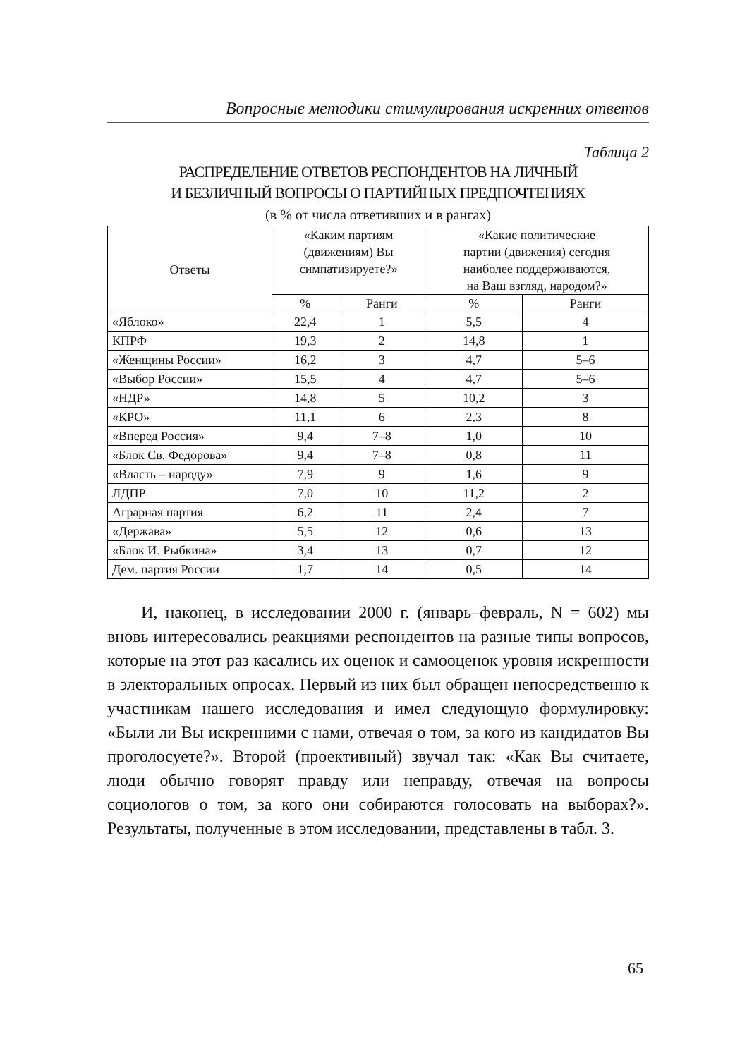Вопросные методики стимулирования искренних ответов
Таблица 2
РАСПРЕДЕЛЕНИЕ ОТВЕТОВ РЕСПОНДЕНТОВ НА ЛИЧНЫЙ
И БЕЗЛИЧНЫЙ ВОПРОСЫ О ПАРТИЙНЫХ ПРЕДПОЧТЕНИЯХ
(в % от числа ответивших и в рангах)
| Ответы | «Каким партиям (движениям) Вы симпатизируете?» | | «Какие политические партии (движения) сегодня наиболее поддерживаются, на Ваш взгляд, народом?» | |
| --- | --- | --- | --- | --- |
| | % | Ранги | % | Ранги |
| «Яблоко» | 22,4 | 1 | 5,5 | 4 |
| КПРФ | 19,3 | 2 | 14,8 | 1 |
| «Женщины России» | 16,2 | 3 | 4,7 | 5–6 |
| «Выбор России» | 15,5 | 4 | 4,7 | 5–6 |
| «НДР» | 14,8 | 5 | 10,2 | 3 |
| «КРО» | 11,1 | 6 | 2,3 | 8 |
| «Вперед Россия» | 9,4 | 7–8 | 1,0 | 10 |
| «Блок Св. Федорова» | 9,4 | 7–8 | 0,8 | 11 |
| «Власть – народу» | 7,9 | 9 | 1,6 | 9 |
| ЛДПР | 7,0 | 10 | 11,2 | 2 |
| Аграрная партия | 6,2 | 11 | 2,4 | 7 |
| «Держава» | 5,5 | 12 | 0,6 | 13 |
| «Блок И. Рыбкина» | 3,4 | 13 | 0,7 | 12 |
| Дем. партия России | 1,7 | 14 | 0,5 | 14 |
И, наконец, в исследовании 2000 г. (январь–февраль, N = 602) мы вновь интересовались реакциями респондентов на разные типы вопросов, которые на этот раз касались их оценок и самооценок уровня искренности в электоральных опросах. Первый из них был обращен непосредственно к участникам нашего исследования и имел следующую формулировку: «Были ли Вы искренними с нами, отвечая о том, за кого из кандидатов Вы проголосуете?». Второй (проективный) звучал так: «Как Вы считаете, люди обычно говорят правду или неправду, отвечая на вопросы социологов о том, за кого они собираются голосовать на выборах?». Результаты, полученные в этом исследовании, представлены в табл. 3.
65